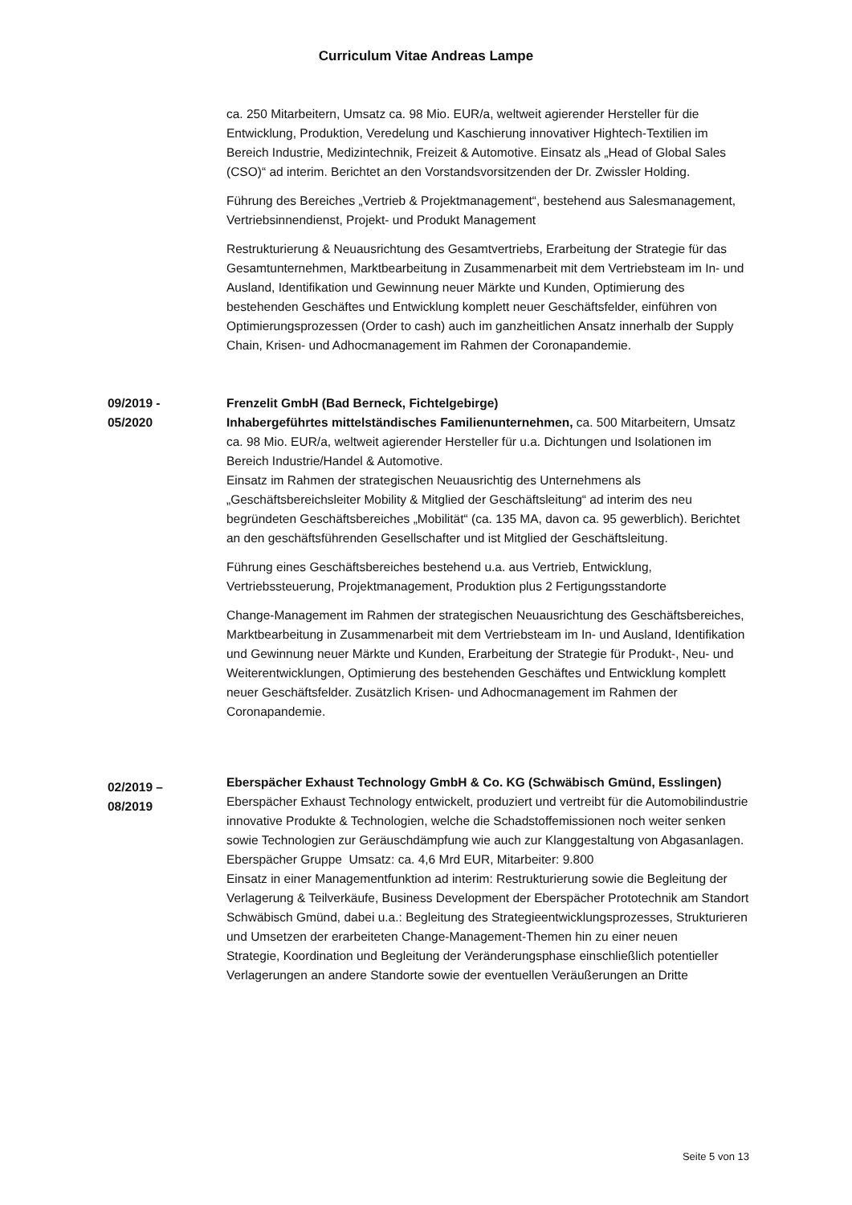Curriculum Vitae Andreas Lampe
ca. 250 Mitarbeitern, Umsatz ca. 98 Mio. EUR/a, weltweit agierender Hersteller für die Entwicklung, Produktion, Veredelung und Kaschierung innovativer Hightech-Textilien im Bereich Industrie, Medizintechnik, Freizeit & Automotive. Einsatz als „Head of Global Sales (CSO)“ ad interim. Berichtet an den Vorstandsvorsitzenden der Dr. Zwissler Holding.
Führung des Bereiches „Vertrieb & Projektmanagement“, bestehend aus Salesmanagement, Vertriebsinnendienst, Projekt- und Produkt Management
Restrukturierung & Neuausrichtung des Gesamtvertriebs, Erarbeitung der Strategie für das Gesamtunternehmen, Marktbearbeitung in Zusammenarbeit mit dem Vertriebsteam im In- und Ausland, Identifikation und Gewinnung neuer Märkte und Kunden, Optimierung des bestehenden Geschäftes und Entwicklung komplett neuer Geschäftsfelder, einführen von Optimierungsprozessen (Order to cash) auch im ganzheitlichen Ansatz innerhalb der Supply Chain, Krisen- und Adhocmanagement im Rahmen der Coronapandemie.
09/2019 -
05/2020
Frenzelit GmbH (Bad Berneck, Fichtelgebirge)
Inhabergeführtes mittelständisches Familienunternehmen, ca. 500 Mitarbeitern, Umsatz ca. 98 Mio. EUR/a, weltweit agierender Hersteller für u.a. Dichtungen und Isolationen im Bereich Industrie/Handel & Automotive.
Einsatz im Rahmen der strategischen Neuausrichtig des Unternehmens als „Geschäftsbereichsleiter Mobility & Mitglied der Geschäftsleitung“ ad interim des neu begründeten Geschäftsbereiches „Mobilität“ (ca. 135 MA, davon ca. 95 gewerblich). Berichtet an den geschäftsführenden Gesellschafter und ist Mitglied der Geschäftsleitung.
Führung eines Geschäftsbereiches bestehend u.a. aus Vertrieb, Entwicklung, Vertriebssteuerung, Projektmanagement, Produktion plus 2 Fertigungsstandorte
Change-Management im Rahmen der strategischen Neuausrichtung des Geschäftsbereiches, Marktbearbeitung in Zusammenarbeit mit dem Vertriebsteam im In- und Ausland, Identifikation und Gewinnung neuer Märkte und Kunden, Erarbeitung der Strategie für Produkt-, Neu- und Weiterentwicklungen, Optimierung des bestehenden Geschäftes und Entwicklung komplett neuer Geschäftsfelder. Zusätzlich Krisen- und Adhocmanagement im Rahmen der Coronapandemie.
02/2019 –
08/2019
Eberspächer Exhaust Technology GmbH & Co. KG (Schwäbisch Gmünd, Esslingen)
Eberspächer Exhaust Technology entwickelt, produziert und vertreibt für die Automobilindustrie innovative Produkte & Technologien, welche die Schadstoffemissionen noch weiter senken sowie Technologien zur Geräuschdämpfung wie auch zur Klanggestaltung von Abgasanlagen.
Eberspächer Gruppe Umsatz: ca. 4,6 Mrd EUR, Mitarbeiter: 9.800
Einsatz in einer Managementfunktion ad interim: Restrukturierung sowie die Begleitung der Verlagerung & Teilverkäufe, Business Development der Eberspächer Prototechnik am Standort Schwäbisch Gmünd, dabei u.a.: Begleitung des Strategieentwicklungsprozesses, Strukturieren und Umsetzen der erarbeiteten Change-Management-Themen hin zu einer neuen
Strategie, Koordination und Begleitung der Veränderungsphase einschließlich potentieller Verlagerungen an andere Standorte sowie der eventuellen Veräußerungen an Dritte
Seite 5 von 13